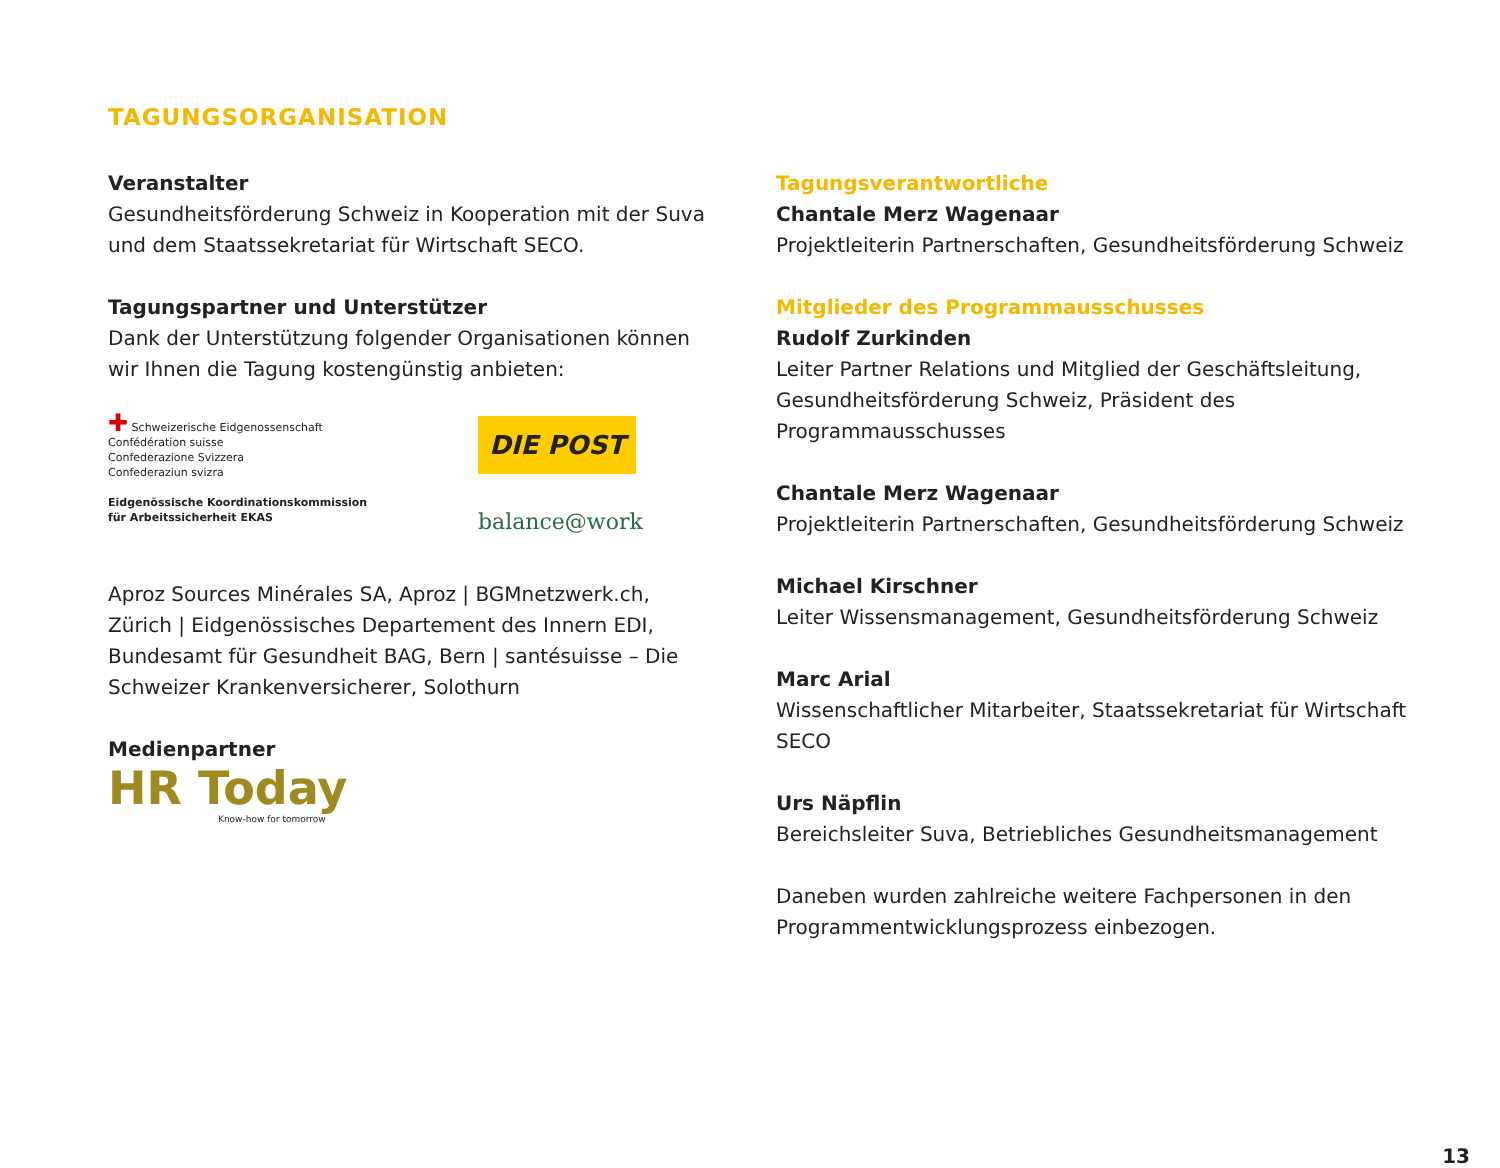TAGUNGSORGANISATION
Veranstalter
Gesundheitsförderung Schweiz in Kooperation mit der Suva und dem Staatssekretariat für Wirtschaft SECO.
Tagungspartner und Unterstützer
Dank der Unterstützung folgender Organisationen können wir Ihnen die Tagung kostengünstig anbieten:
✚ Schweizerische Eidgenossenschaft
Confédération suisse
Confederazione Svizzera
Confederaziun svizra
Eidgenössische Koordinationskommission
für Arbeitssicherheit EKAS
DIE POST
balance@work
Aproz Sources Minérales SA, Aproz | BGMnetzwerk.ch, Zürich | Eidgenössisches Departement des Innern EDI, Bundesamt für Gesundheit BAG, Bern | santésuisse – Die Schweizer Krankenversicherer, Solothurn
Medienpartner
HR Today
Know-how for tomorrow
Tagungsverantwortliche
Chantale Merz Wagenaar
Projektleiterin Partnerschaften, Gesundheitsförderung Schweiz
Mitglieder des Programmausschusses
Rudolf Zurkinden
Leiter Partner Relations und Mitglied der Geschäftsleitung, Gesundheitsförderung Schweiz, Präsident des Programmausschusses
Chantale Merz Wagenaar
Projektleiterin Partnerschaften, Gesundheitsförderung Schweiz
Michael Kirschner
Leiter Wissensmanagement, Gesundheitsförderung Schweiz
Marc Arial
Wissenschaftlicher Mitarbeiter, Staatssekretariat für Wirtschaft SECO
Urs Näpflin
Bereichsleiter Suva, Betriebliches Gesundheitsmanagement
Daneben wurden zahlreiche weitere Fachpersonen in den Programmentwicklungsprozess einbezogen.
13